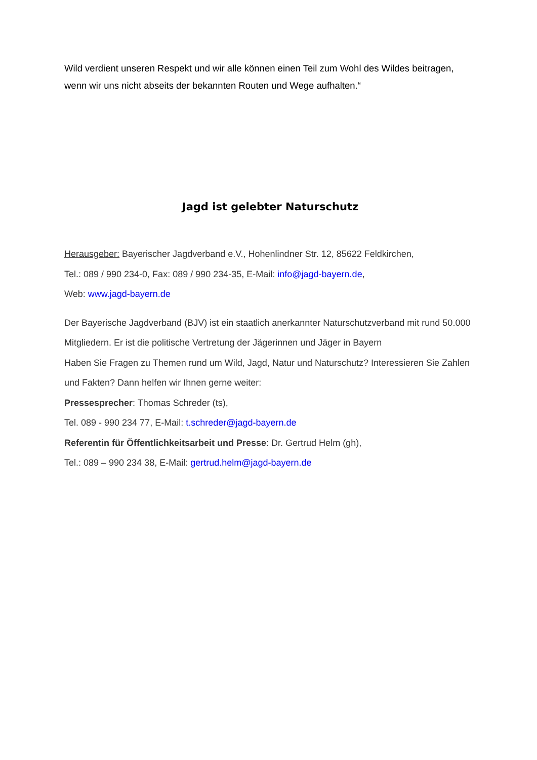Wild verdient unseren Respekt und wir alle können einen Teil zum Wohl des Wildes beitragen, wenn wir uns nicht abseits der bekannten Routen und Wege aufhalten.“
Jagd ist gelebter Naturschutz
Herausgeber: Bayerischer Jagdverband e.V., Hohenlindner Str. 12, 85622 Feldkirchen,
Tel.: 089 / 990 234-0, Fax: 089 / 990 234-35, E-Mail: info@jagd-bayern.de,
Web: www.jagd-bayern.de
Der Bayerische Jagdverband (BJV) ist ein staatlich anerkannter Naturschutzverband mit rund 50.000 Mitgliedern. Er ist die politische Vertretung der Jägerinnen und Jäger in Bayern
Haben Sie Fragen zu Themen rund um Wild, Jagd, Natur und Naturschutz? Interessieren Sie Zahlen und Fakten? Dann helfen wir Ihnen gerne weiter:
Pressesprecher: Thomas Schreder (ts),
Tel. 089 - 990 234 77, E-Mail: t.schreder@jagd-bayern.de
Referentin für Öffentlichkeitsarbeit und Presse: Dr. Gertrud Helm (gh),
Tel.: 089 – 990 234 38, E-Mail: gertrud.helm@jagd-bayern.de